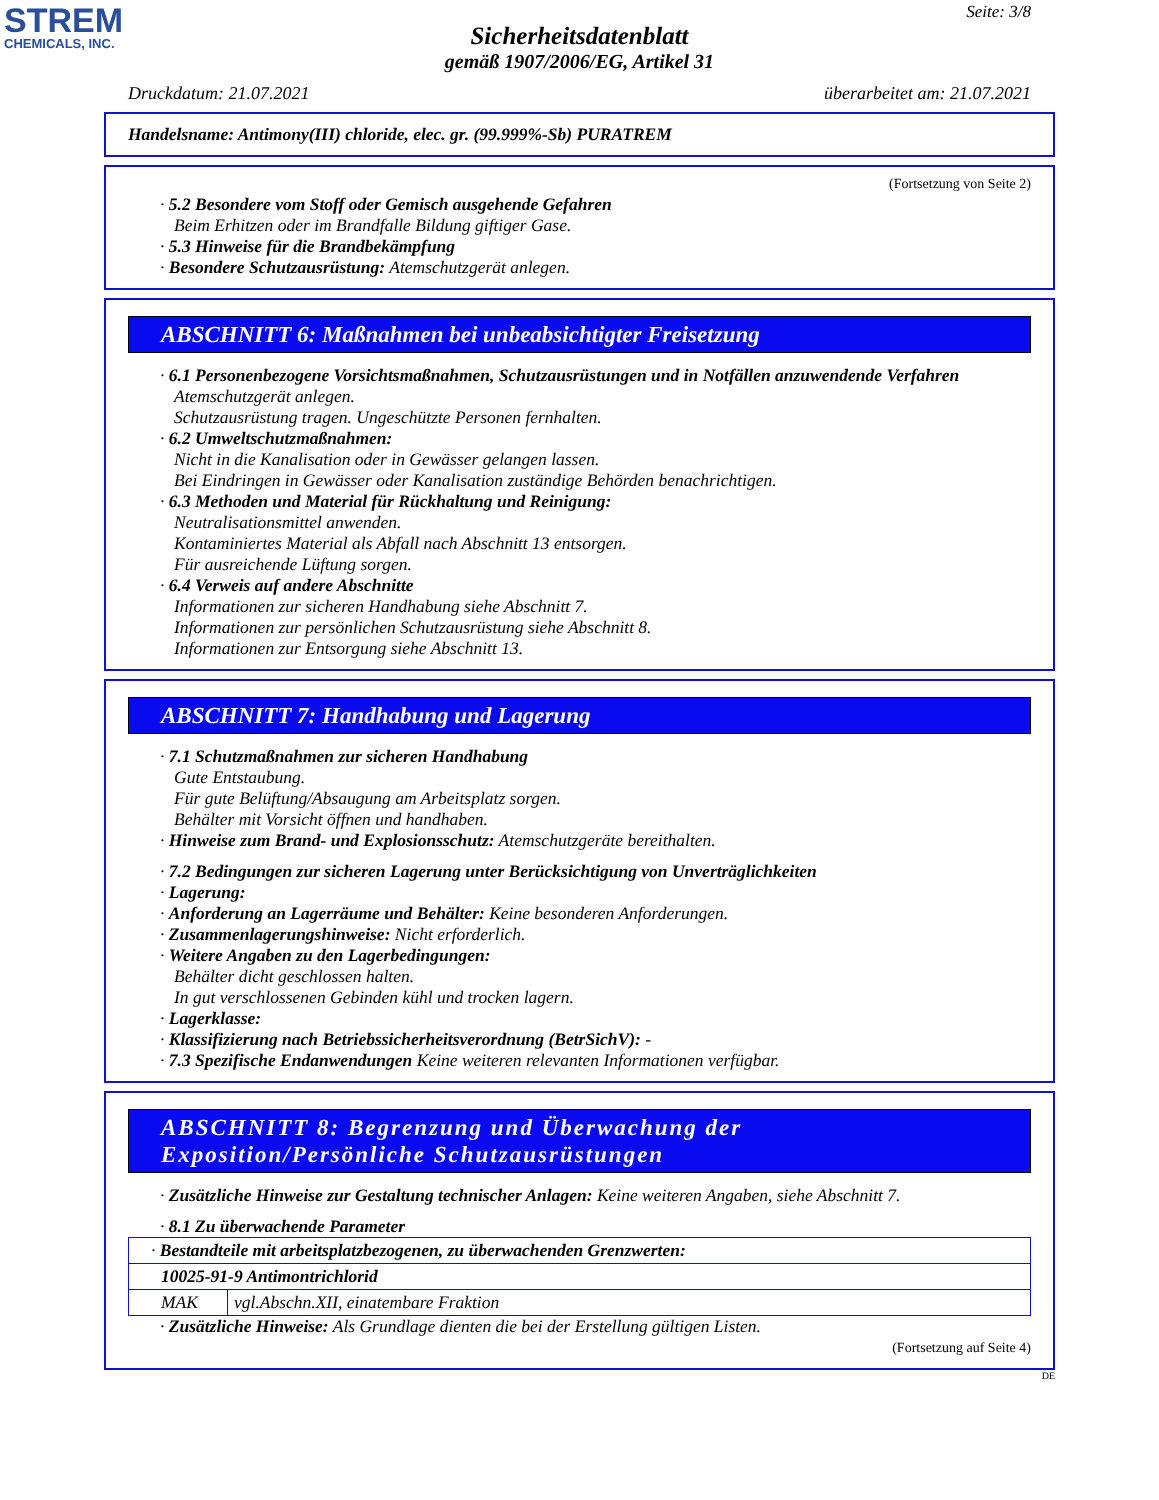STREM
CHEMICALS, INC.
Seite: 3/8
Sicherheitsdatenblatt
gemäß 1907/2006/EG, Artikel 31
Druckdatum: 21.07.2021 überarbeitet am: 21.07.2021
Handelsname: Antimony(III) chloride, elec. gr. (99.999%-Sb) PURATREM
(Fortsetzung von Seite 2)
· 5.2 Besondere vom Stoff oder Gemisch ausgehende Gefahren
Beim Erhitzen oder im Brandfalle Bildung giftiger Gase.
· 5.3 Hinweise für die Brandbekämpfung
· Besondere Schutzausrüstung: Atemschutzgerät anlegen.
ABSCHNITT 6: Maßnahmen bei unbeabsichtigter Freisetzung
· 6.1 Personenbezogene Vorsichtsmaßnahmen, Schutzausrüstungen und in Notfällen anzuwendende Verfahren
Atemschutzgerät anlegen.
Schutzausrüstung tragen. Ungeschützte Personen fernhalten.
· 6.2 Umweltschutzmaßnahmen:
Nicht in die Kanalisation oder in Gewässer gelangen lassen.
Bei Eindringen in Gewässer oder Kanalisation zuständige Behörden benachrichtigen.
· 6.3 Methoden und Material für Rückhaltung und Reinigung:
Neutralisationsmittel anwenden.
Kontaminiertes Material als Abfall nach Abschnitt 13 entsorgen.
Für ausreichende Lüftung sorgen.
· 6.4 Verweis auf andere Abschnitte
Informationen zur sicheren Handhabung siehe Abschnitt 7.
Informationen zur persönlichen Schutzausrüstung siehe Abschnitt 8.
Informationen zur Entsorgung siehe Abschnitt 13.
ABSCHNITT 7: Handhabung und Lagerung
· 7.1 Schutzmaßnahmen zur sicheren Handhabung
Gute Entstaubung.
Für gute Belüftung/Absaugung am Arbeitsplatz sorgen.
Behälter mit Vorsicht öffnen und handhaben.
· Hinweise zum Brand- und Explosionsschutz: Atemschutzgeräte bereithalten.
· 7.2 Bedingungen zur sicheren Lagerung unter Berücksichtigung von Unverträglichkeiten
· Lagerung:
· Anforderung an Lagerräume und Behälter: Keine besonderen Anforderungen.
· Zusammenlagerungshinweise: Nicht erforderlich.
· Weitere Angaben zu den Lagerbedingungen:
Behälter dicht geschlossen halten.
In gut verschlossenen Gebinden kühl und trocken lagern.
· Lagerklasse:
· Klassifizierung nach Betriebssicherheitsverordnung (BetrSichV): -
· 7.3 Spezifische Endanwendungen Keine weiteren relevanten Informationen verfügbar.
ABSCHNITT 8: Begrenzung und Überwachung der Exposition/Persönliche Schutzausrüstungen
· Zusätzliche Hinweise zur Gestaltung technischer Anlagen: Keine weiteren Angaben, siehe Abschnitt 7.
· 8.1 Zu überwachende Parameter
| · Bestandteile mit arbeitsplatzbezogenen, zu überwachenden Grenzwerten: | |
| 10025-91-9 Antimontrichlorid | |
| MAK | vgl.Abschn.XII, einatembare Fraktion |
· Zusätzliche Hinweise: Als Grundlage dienten die bei der Erstellung gültigen Listen.
(Fortsetzung auf Seite 4)
DE